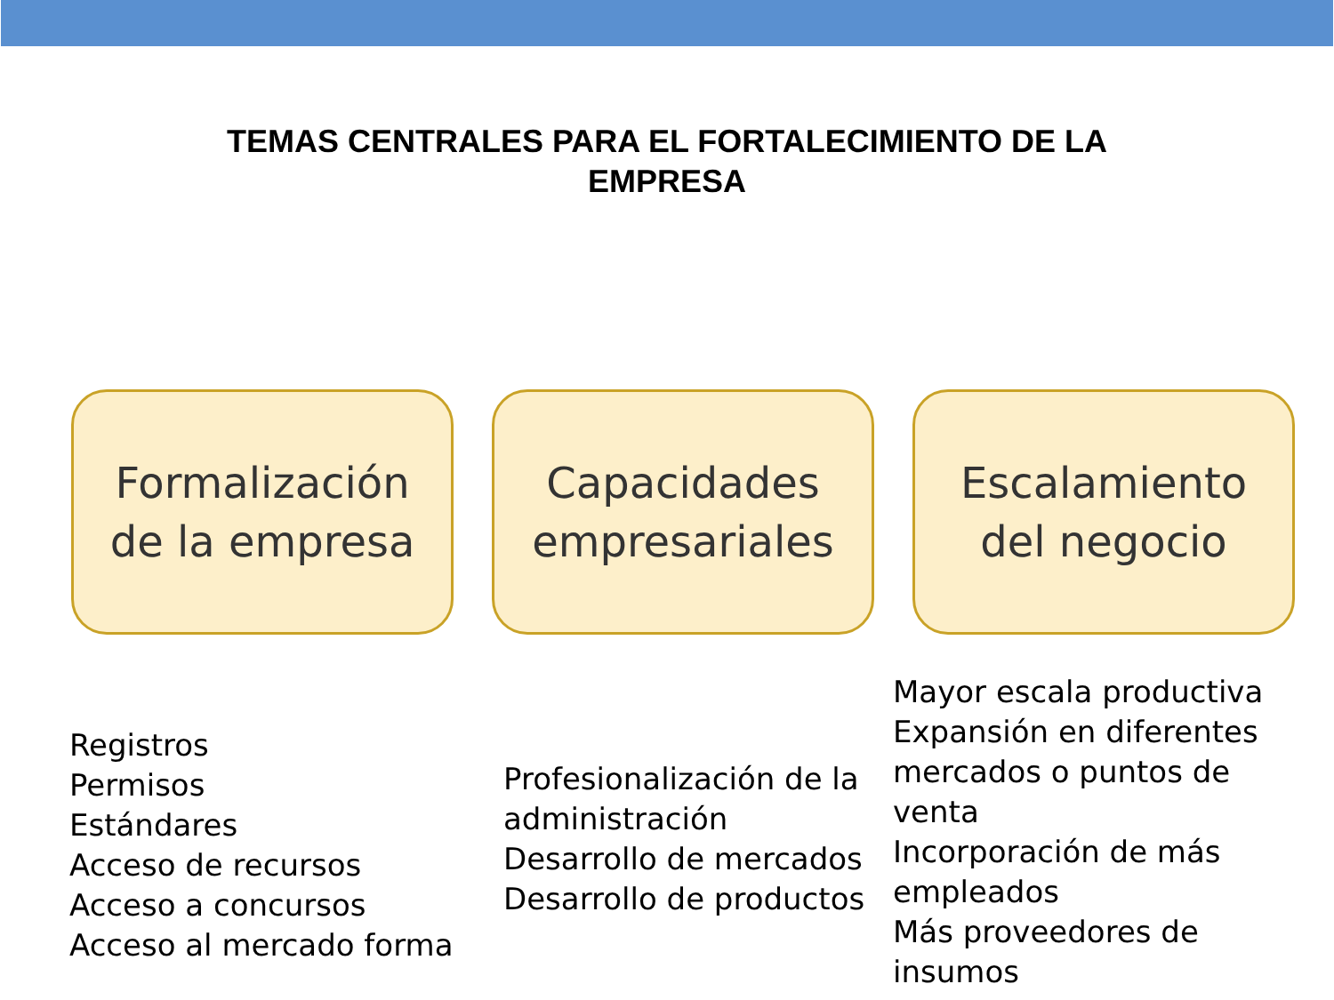TEMAS CENTRALES PARA EL FORTALECIMIENTO DE LA
EMPRESA
Formalización
de la empresa
Capacidades
empresariales
Escalamiento
del negocio
Registros
Permisos
Estándares
Acceso de recursos
Acceso a concursos
Acceso al mercado forma
Profesionalización de la administración
Desarrollo de mercados
Desarrollo de productos
Mayor escala productiva
Expansión en diferentes mercados o puntos de venta
Incorporación de más empleados
Más proveedores de insumos